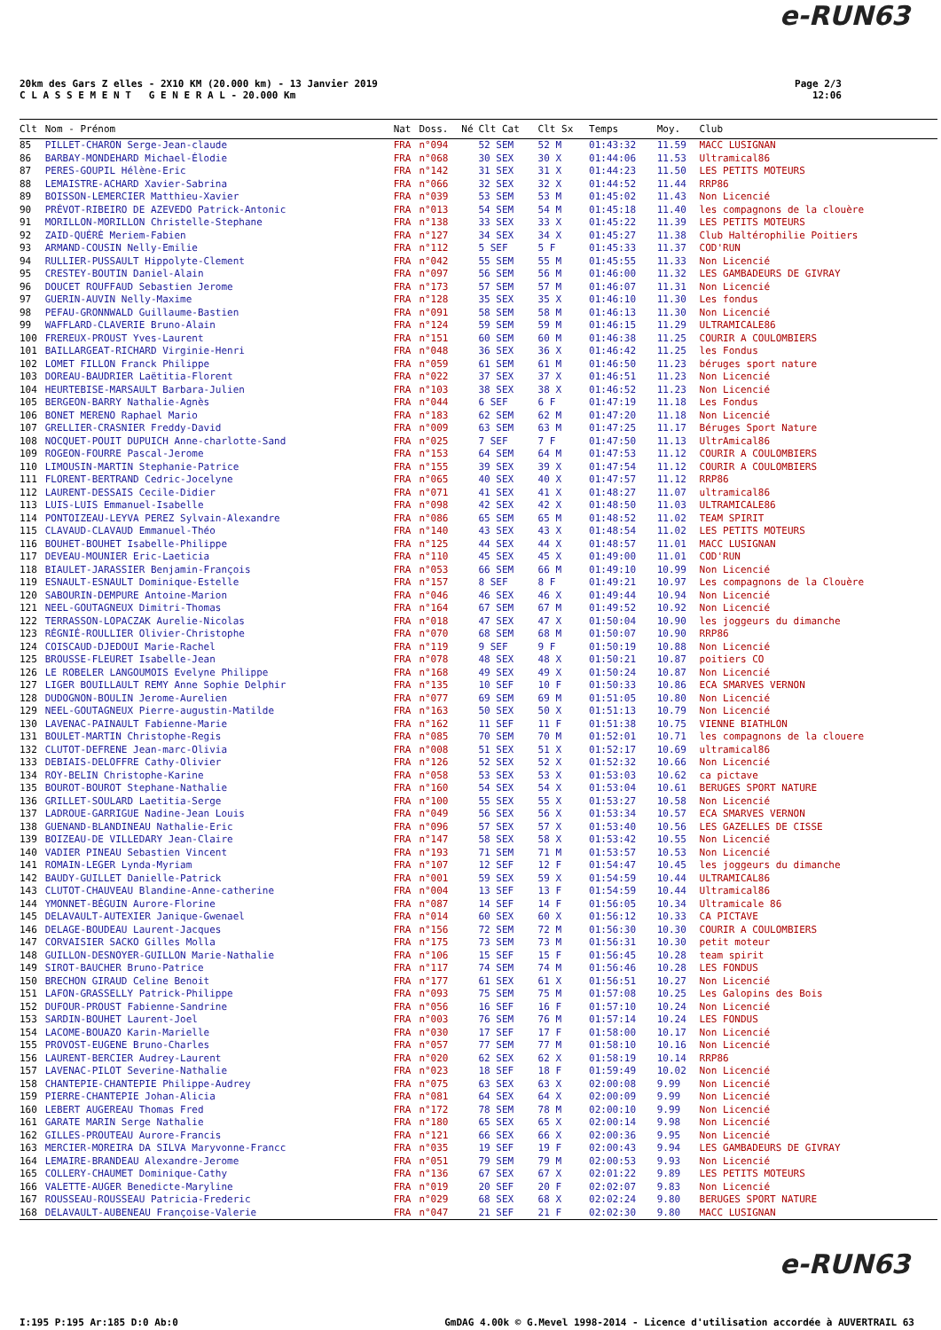e-RUN63
20km des Gars Z elles - 2X10 KM (20.000 km) - 13 Janvier 2019
C L A S S E M E N T G E N E R A L - 20.000 Km
Page 2/3
12:06
| Clt | Nom - Prénom | Nat | Doss. | Né | Clt Cat | Clt Sx | Temps | Moy. | Club |
| --- | --- | --- | --- | --- | --- | --- | --- | --- | --- |
| 85 | PILLET-CHARON Serge-Jean-claude | FRA | n°094 | | 52 SEM | 52 M | 01:43:32 | 11.59 | MACC LUSIGNAN |
| 86 | BARBAY-MONDEHARD Michael-Élodie | FRA | n°068 | | 30 SEX | 30 X | 01:44:06 | 11.53 | Ultramical86 |
| 87 | PERES-GOUPIL Hélène-Eric | FRA | n°142 | | 31 SEX | 31 X | 01:44:23 | 11.50 | LES PETITS MOTEURS |
| 88 | LEMAISTRE-ACHARD Xavier-Sabrina | FRA | n°066 | | 32 SEX | 32 X | 01:44:52 | 11.44 | RRP86 |
| 89 | BOISSON-LEMERCIER Matthieu-Xavier | FRA | n°039 | | 53 SEM | 53 M | 01:45:02 | 11.43 | Non Licencié |
| 90 | PRÉVOT-RIBEIRO DE AZEVEDO Patrick-Antonic | FRA | n°013 | | 54 SEM | 54 M | 01:45:18 | 11.40 | les compagnons de la clouère |
| 91 | MORILLON-MORILLON Christelle-Stephane | FRA | n°138 | | 33 SEX | 33 X | 01:45:22 | 11.39 | LES PETITS MOTEURS |
| 92 | ZAID-QUÉRÉ Meriem-Fabien | FRA | n°127 | | 34 SEX | 34 X | 01:45:27 | 11.38 | Club Haltérophilie Poitiers |
| 93 | ARMAND-COUSIN Nelly-Emilie | FRA | n°112 | | 5 SEF | 5 F | 01:45:33 | 11.37 | COD'RUN |
| 94 | RULLIER-PUSSAULT Hippolyte-Clement | FRA | n°042 | | 55 SEM | 55 M | 01:45:55 | 11.33 | Non Licencié |
| 95 | CRESTEY-BOUTIN Daniel-Alain | FRA | n°097 | | 56 SEM | 56 M | 01:46:00 | 11.32 | LES GAMBADEURS DE GIVRAY |
| 96 | DOUCET ROUFFAUD Sebastien Jerome | FRA | n°173 | | 57 SEM | 57 M | 01:46:07 | 11.31 | Non Licencié |
| 97 | GUERIN-AUVIN Nelly-Maxime | FRA | n°128 | | 35 SEX | 35 X | 01:46:10 | 11.30 | Les fondus |
| 98 | PEFAU-GRONNWALD Guillaume-Bastien | FRA | n°091 | | 58 SEM | 58 M | 01:46:13 | 11.30 | Non Licencié |
| 99 | WAFFLARD-CLAVERIE Bruno-Alain | FRA | n°124 | | 59 SEM | 59 M | 01:46:15 | 11.29 | ULTRAMICALE86 |
| 100 | FREREUX-PROUST Yves-Laurent | FRA | n°151 | | 60 SEM | 60 M | 01:46:38 | 11.25 | COURIR A COULOMBIERS |
| 101 | BAILLARGEAT-RICHARD Virginie-Henri | FRA | n°048 | | 36 SEX | 36 X | 01:46:42 | 11.25 | les Fondus |
| 102 | LOMET FILLON Franck Philippe | FRA | n°059 | | 61 SEM | 61 M | 01:46:50 | 11.23 | béruges sport nature |
| 103 | DOREAU-BAUDRIER Laëtitia-Florent | FRA | n°022 | | 37 SEX | 37 X | 01:46:51 | 11.23 | Non Licencié |
| 104 | HEURTEBISE-MARSAULT Barbara-Julien | FRA | n°103 | | 38 SEX | 38 X | 01:46:52 | 11.23 | Non Licencié |
| 105 | BERGEON-BARRY Nathalie-Agnès | FRA | n°044 | | 6 SEF | 6 F | 01:47:19 | 11.18 | Les Fondus |
| 106 | BONET MERENO Raphael Mario | FRA | n°183 | | 62 SEM | 62 M | 01:47:20 | 11.18 | Non Licencié |
| 107 | GRELLIER-CRASNIER Freddy-David | FRA | n°009 | | 63 SEM | 63 M | 01:47:25 | 11.17 | Béruges Sport Nature |
| 108 | NOCQUET-POUIT DUPUICH Anne-charlotte-Sand | FRA | n°025 | | 7 SEF | 7 F | 01:47:50 | 11.13 | UltrAmical86 |
| 109 | ROGEON-FOURRE Pascal-Jerome | FRA | n°153 | | 64 SEM | 64 M | 01:47:53 | 11.12 | COURIR A COULOMBIERS |
| 110 | LIMOUSIN-MARTIN Stephanie-Patrice | FRA | n°155 | | 39 SEX | 39 X | 01:47:54 | 11.12 | COURIR A COULOMBIERS |
| 111 | FLORENT-BERTRAND Cedric-Jocelyne | FRA | n°065 | | 40 SEX | 40 X | 01:47:57 | 11.12 | RRP86 |
| 112 | LAURENT-DESSAIS Cecile-Didier | FRA | n°071 | | 41 SEX | 41 X | 01:48:27 | 11.07 | ultramical86 |
| 113 | LUIS-LUIS Emmanuel-Isabelle | FRA | n°098 | | 42 SEX | 42 X | 01:48:50 | 11.03 | ULTRAMICALE86 |
| 114 | PONTOIZEAU-LEYVA PEREZ Sylvain-Alexandre | FRA | n°086 | | 65 SEM | 65 M | 01:48:52 | 11.02 | TEAM SPIRIT |
| 115 | CLAVAUD-CLAVAUD Emmanuel-Théo | FRA | n°140 | | 43 SEX | 43 X | 01:48:54 | 11.02 | LES PETITS MOTEURS |
| 116 | BOUHET-BOUHET Isabelle-Philippe | FRA | n°125 | | 44 SEX | 44 X | 01:48:57 | 11.01 | MACC LUSIGNAN |
| 117 | DEVEAU-MOUNIER Eric-Laeticia | FRA | n°110 | | 45 SEX | 45 X | 01:49:00 | 11.01 | COD'RUN |
| 118 | BIAULET-JARASSIER Benjamin-François | FRA | n°053 | | 66 SEM | 66 M | 01:49:10 | 10.99 | Non Licencié |
| 119 | ESNAULT-ESNAULT Dominique-Estelle | FRA | n°157 | | 8 SEF | 8 F | 01:49:21 | 10.97 | Les compagnons de la Clouère |
| 120 | SABOURIN-DEMPURE Antoine-Marion | FRA | n°046 | | 46 SEX | 46 X | 01:49:44 | 10.94 | Non Licencié |
| 121 | NEEL-GOUTAGNEUX Dimitri-Thomas | FRA | n°164 | | 67 SEM | 67 M | 01:49:52 | 10.92 | Non Licencié |
| 122 | TERRASSON-LOPACZAK Aurelie-Nicolas | FRA | n°018 | | 47 SEX | 47 X | 01:50:04 | 10.90 | les joggeurs du dimanche |
| 123 | RÉGNIÉ-ROULLIER Olivier-Christophe | FRA | n°070 | | 68 SEM | 68 M | 01:50:07 | 10.90 | RRP86 |
| 124 | COISCAUD-DJEDOUI Marie-Rachel | FRA | n°119 | | 9 SEF | 9 F | 01:50:19 | 10.88 | Non Licencié |
| 125 | BROUSSE-FLEURET Isabelle-Jean | FRA | n°078 | | 48 SEX | 48 X | 01:50:21 | 10.87 | poitiers CO |
| 126 | LE ROBELER LANGOUMOIS Evelyne Philippe | FRA | n°168 | | 49 SEX | 49 X | 01:50:24 | 10.87 | Non Licencié |
| 127 | LIGER BOUILLAULT REMY Anne Sophie Delphir | FRA | n°135 | | 10 SEF | 10 F | 01:50:33 | 10.86 | ECA SMARVES VERNON |
| 128 | DUDOGNON-BOULIN Jerome-Aurelien | FRA | n°077 | | 69 SEM | 69 M | 01:51:05 | 10.80 | Non Licencié |
| 129 | NEEL-GOUTAGNEUX Pierre-augustin-Matilde | FRA | n°163 | | 50 SEX | 50 X | 01:51:13 | 10.79 | Non Licencié |
| 130 | LAVENAC-PAINAULT Fabienne-Marie | FRA | n°162 | | 11 SEF | 11 F | 01:51:38 | 10.75 | VIENNE BIATHLON |
| 131 | BOULET-MARTIN Christophe-Regis | FRA | n°085 | | 70 SEM | 70 M | 01:52:01 | 10.71 | les compagnons de la clouere |
| 132 | CLUTOT-DEFRENE Jean-marc-Olivia | FRA | n°008 | | 51 SEX | 51 X | 01:52:17 | 10.69 | ultramical86 |
| 133 | DEBIAIS-DELOFFRE Cathy-Olivier | FRA | n°126 | | 52 SEX | 52 X | 01:52:32 | 10.66 | Non Licencié |
| 134 | ROY-BELIN Christophe-Karine | FRA | n°058 | | 53 SEX | 53 X | 01:53:03 | 10.62 | ca pictave |
| 135 | BOUROT-BOUROT Stephane-Nathalie | FRA | n°160 | | 54 SEX | 54 X | 01:53:04 | 10.61 | BERUGES SPORT NATURE |
| 136 | GRILLET-SOULARD Laetitia-Serge | FRA | n°100 | | 55 SEX | 55 X | 01:53:27 | 10.58 | Non Licencié |
| 137 | LADROUE-GARRIGUE Nadine-Jean Louis | FRA | n°049 | | 56 SEX | 56 X | 01:53:34 | 10.57 | ECA SMARVES VERNON |
| 138 | GUENAND-BLANDINEAU Nathalie-Eric | FRA | n°096 | | 57 SEX | 57 X | 01:53:40 | 10.56 | LES GAZELLES DE CISSE |
| 139 | BOIZEAU-DE VILLEDARY Jean-Claire | FRA | n°147 | | 58 SEX | 58 X | 01:53:42 | 10.55 | Non Licencié |
| 140 | VADIER PINEAU Sebastien Vincent | FRA | n°193 | | 71 SEM | 71 M | 01:53:57 | 10.53 | Non Licencié |
| 141 | ROMAIN-LEGER Lynda-Myriam | FRA | n°107 | | 12 SEF | 12 F | 01:54:47 | 10.45 | les joggeurs du dimanche |
| 142 | BAUDY-GUILLET Danielle-Patrick | FRA | n°001 | | 59 SEX | 59 X | 01:54:59 | 10.44 | ULTRAMICAL86 |
| 143 | CLUTOT-CHAUVEAU Blandine-Anne-catherine | FRA | n°004 | | 13 SEF | 13 F | 01:54:59 | 10.44 | Ultramical86 |
| 144 | YMONNET-BÉGUIN Aurore-Florine | FRA | n°087 | | 14 SEF | 14 F | 01:56:05 | 10.34 | Ultramicale 86 |
| 145 | DELAVAULT-AUTEXIER Janique-Gwenael | FRA | n°014 | | 60 SEX | 60 X | 01:56:12 | 10.33 | CA PICTAVE |
| 146 | DELAGE-BOUDEAU Laurent-Jacques | FRA | n°156 | | 72 SEM | 72 M | 01:56:30 | 10.30 | COURIR A COULOMBIERS |
| 147 | CORVAISIER SACKO Gilles Molla | FRA | n°175 | | 73 SEM | 73 M | 01:56:31 | 10.30 | petit moteur |
| 148 | GUILLON-DESNOYER-GUILLON Marie-Nathalie | FRA | n°106 | | 15 SEF | 15 F | 01:56:45 | 10.28 | team spirit |
| 149 | SIROT-BAUCHER Bruno-Patrice | FRA | n°117 | | 74 SEM | 74 M | 01:56:46 | 10.28 | LES FONDUS |
| 150 | BRECHON GIRAUD Celine Benoit | FRA | n°177 | | 61 SEX | 61 X | 01:56:51 | 10.27 | Non Licencié |
| 151 | LAFON-GRASSELLY Patrick-Philippe | FRA | n°093 | | 75 SEM | 75 M | 01:57:08 | 10.25 | Les Galopins des Bois |
| 152 | DUFOUR-PROUST Fabienne-Sandrine | FRA | n°056 | | 16 SEF | 16 F | 01:57:10 | 10.24 | Non Licencié |
| 153 | SARDIN-BOUHET Laurent-Joel | FRA | n°003 | | 76 SEM | 76 M | 01:57:14 | 10.24 | LES FONDUS |
| 154 | LACOME-BOUAZO Karin-Marielle | FRA | n°030 | | 17 SEF | 17 F | 01:58:00 | 10.17 | Non Licencié |
| 155 | PROVOST-EUGENE Bruno-Charles | FRA | n°057 | | 77 SEM | 77 M | 01:58:10 | 10.16 | Non Licencié |
| 156 | LAURENT-BERCIER Audrey-Laurent | FRA | n°020 | | 62 SEX | 62 X | 01:58:19 | 10.14 | RRP86 |
| 157 | LAVENAC-PILOT Severine-Nathalie | FRA | n°023 | | 18 SEF | 18 F | 01:59:49 | 10.02 | Non Licencié |
| 158 | CHANTEPIE-CHANTEPIE Philippe-Audrey | FRA | n°075 | | 63 SEX | 63 X | 02:00:08 | 9.99 | Non Licencié |
| 159 | PIERRE-CHANTEPIE Johan-Alicia | FRA | n°081 | | 64 SEX | 64 X | 02:00:09 | 9.99 | Non Licencié |
| 160 | LEBERT AUGEREAU Thomas Fred | FRA | n°172 | | 78 SEM | 78 M | 02:00:10 | 9.99 | Non Licencié |
| 161 | GARATE MARIN Serge Nathalie | FRA | n°180 | | 65 SEX | 65 X | 02:00:14 | 9.98 | Non Licencié |
| 162 | GILLES-PROUTEAU Aurore-Francis | FRA | n°121 | | 66 SEX | 66 X | 02:00:36 | 9.95 | Non Licencié |
| 163 | MERCIER-MOREIRA DA SILVA Maryvonne-Francc | FRA | n°035 | | 19 SEF | 19 F | 02:00:43 | 9.94 | LES GAMBADEURS DE GIVRAY |
| 164 | LEMAIRE-BRANDEAU Alexandre-Jerome | FRA | n°051 | | 79 SEM | 79 M | 02:00:53 | 9.93 | Non Licencié |
| 165 | COLLERY-CHAUMET Dominique-Cathy | FRA | n°136 | | 67 SEX | 67 X | 02:01:22 | 9.89 | LES PETITS MOTEURS |
| 166 | VALETTE-AUGER Benedicte-Maryline | FRA | n°019 | | 20 SEF | 20 F | 02:02:07 | 9.83 | Non Licencié |
| 167 | ROUSSEAU-ROUSSEAU Patricia-Frederic | FRA | n°029 | | 68 SEX | 68 X | 02:02:24 | 9.80 | BERUGES SPORT NATURE |
| 168 | DELAVAULT-AUBENEAU Françoise-Valerie | FRA | n°047 | | 21 SEF | 21 F | 02:02:30 | 9.80 | MACC LUSIGNAN |
e-RUN63
I:195 P:195 Ar:185 D:0 Ab:0 GmDAG 4.00k © G.Mevel 1998-2014 - Licence d'utilisation accordée à AUVERTRAIL 63